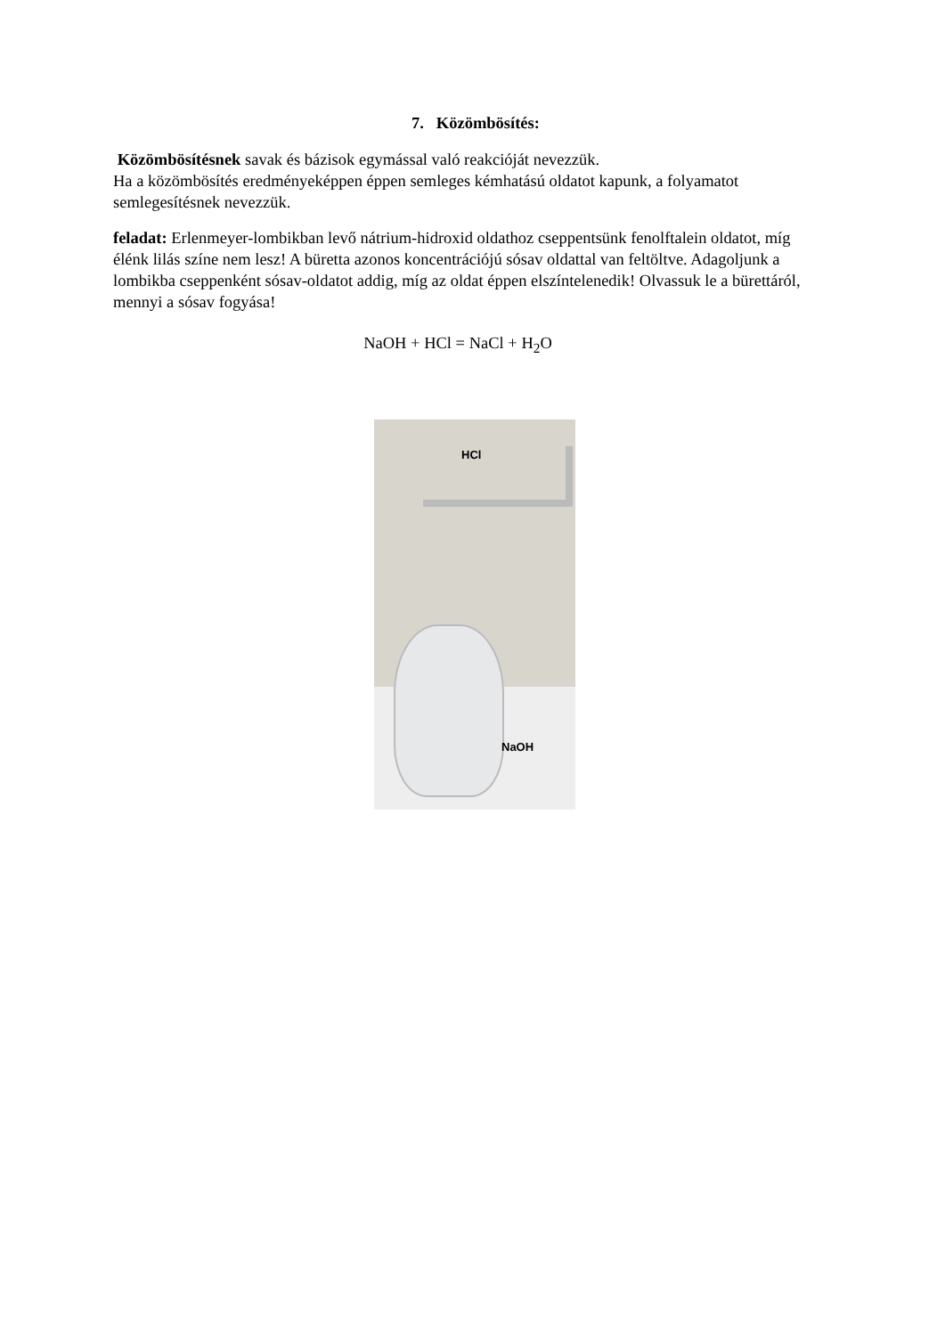7. Közömbösítés:
Közömbösítésnek savak és bázisok egymással való reakcióját nevezzük.
Ha a közömbösítés eredményeképpen éppen semleges kémhatású oldatot kapunk, a folyamatot semlegesítésnek nevezzük.
feladat: Erlenmeyer-lombikban levő nátrium-hidroxid oldathoz cseppentsünk fenolftalein oldatot, míg élénk lilás színe nem lesz! A büretta azonos koncentrációjú sósav oldattal van feltöltve. Adagoljunk a lombikba cseppenként sósav-oldatot addig, míg az oldat éppen elszíntelenedik! Olvassuk le a bürettáról, mennyi a sósav fogyása!
NaOH + HCl = NaCl + H<sub>2</sub>O
HCl
NaOH